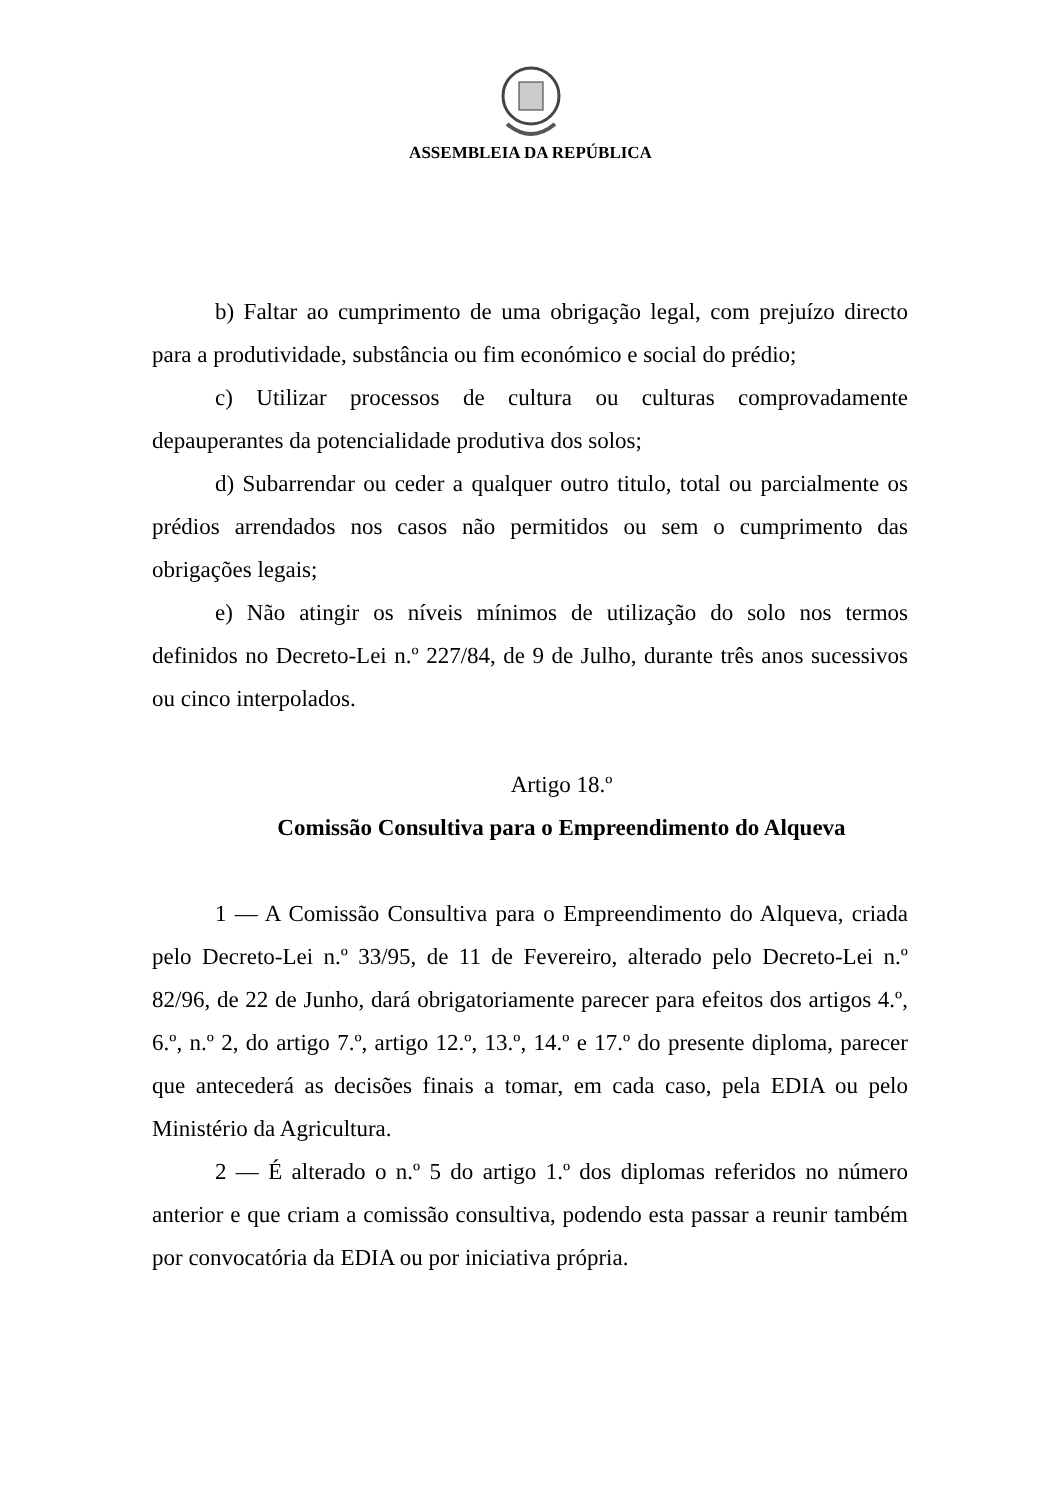ASSEMBLEIA DA REPÚBLICA
b) Faltar ao cumprimento de uma obrigação legal, com prejuízo directo para a produtividade, substância ou fim económico e social do prédio;
c) Utilizar processos de cultura ou culturas comprovadamente depauperantes da potencialidade produtiva dos solos;
d) Subarrendar ou ceder a qualquer outro titulo, total ou parcialmente os prédios arrendados nos casos não permitidos ou sem o cumprimento das obrigações legais;
e) Não atingir os níveis mínimos de utilização do solo nos termos definidos no Decreto-Lei n.º 227/84, de 9 de Julho, durante três anos sucessivos ou cinco interpolados.
Artigo 18.º
Comissão Consultiva para o Empreendimento do Alqueva
1 — A Comissão Consultiva para o Empreendimento do Alqueva, criada pelo Decreto-Lei n.º 33/95, de 11 de Fevereiro, alterado pelo Decreto-Lei n.º 82/96, de 22 de Junho, dará obrigatoriamente parecer para efeitos dos artigos 4.º, 6.º, n.º 2, do artigo 7.º, artigo 12.º, 13.º, 14.º e 17.º do presente diploma, parecer que antecederá as decisões finais a tomar, em cada caso, pela EDIA ou pelo Ministério da Agricultura.
2 — É alterado o n.º 5 do artigo 1.º dos diplomas referidos no número anterior e que criam a comissão consultiva, podendo esta passar a reunir também por convocatória da EDIA ou por iniciativa própria.